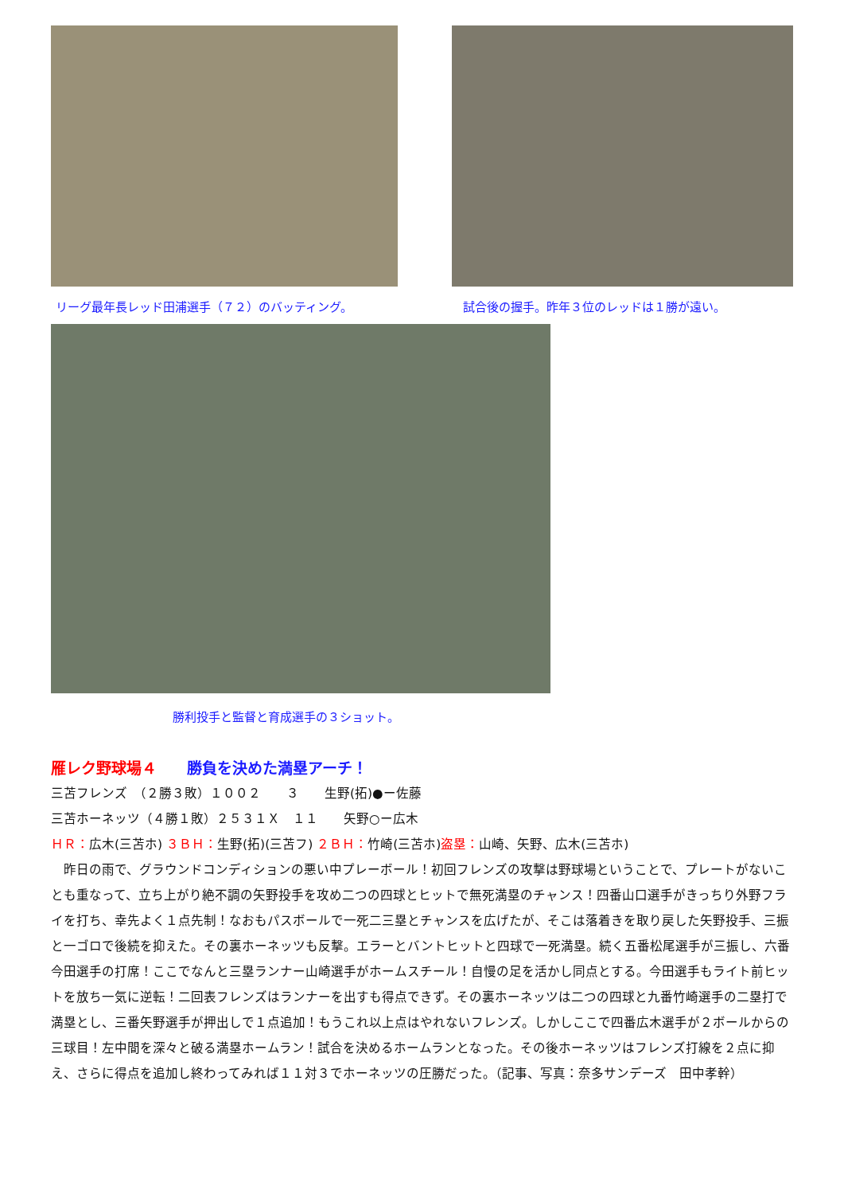リーグ最年長レッド田浦選手（７２）のバッティング。
試合後の握手。昨年３位のレッドは１勝が遠い。
勝利投手と監督と育成選手の３ショット。
雁レク野球場４　　勝負を決めた満塁アーチ！
三苫フレンズ　（２勝３敗）１００２　　３　　生野(拓)●ー佐藤
三苫ホーネッツ（４勝１敗）２５３１Ｘ　１１　　矢野○ー広木
ＨＲ：広木(三苫ホ) ３ＢＨ：生野(拓)(三苫フ) ２ＢＨ：竹崎(三苫ホ)盗塁：山崎、矢野、広木(三苫ホ)
　昨日の雨で、グラウンドコンディションの悪い中プレーボール！初回フレンズの攻撃は野球場ということで、プレートがないことも重なって、立ち上がり絶不調の矢野投手を攻め二つの四球とヒットで無死満塁のチャンス！四番山口選手がきっちり外野フライを打ち、幸先よく１点先制！なおもパスボールで一死二三塁とチャンスを広げたが、そこは落着きを取り戻した矢野投手、三振と一ゴロで後続を抑えた。その裏ホーネッツも反撃。エラーとバントヒットと四球で一死満塁。続く五番松尾選手が三振し、六番今田選手の打席！ここでなんと三塁ランナー山崎選手がホームスチール！自慢の足を活かし同点とする。今田選手もライト前ヒットを放ち一気に逆転！二回表フレンズはランナーを出すも得点できず。その裏ホーネッツは二つの四球と九番竹崎選手の二塁打で満塁とし、三番矢野選手が押出しで１点追加！もうこれ以上点はやれないフレンズ。しかしここで四番広木選手が２ボールからの三球目！左中間を深々と破る満塁ホームラン！試合を決めるホームランとなった。その後ホーネッツはフレンズ打線を２点に抑え、さらに得点を追加し終わってみれば１１対３でホーネッツの圧勝だった。（記事、写真：奈多サンデーズ　田中孝幹）